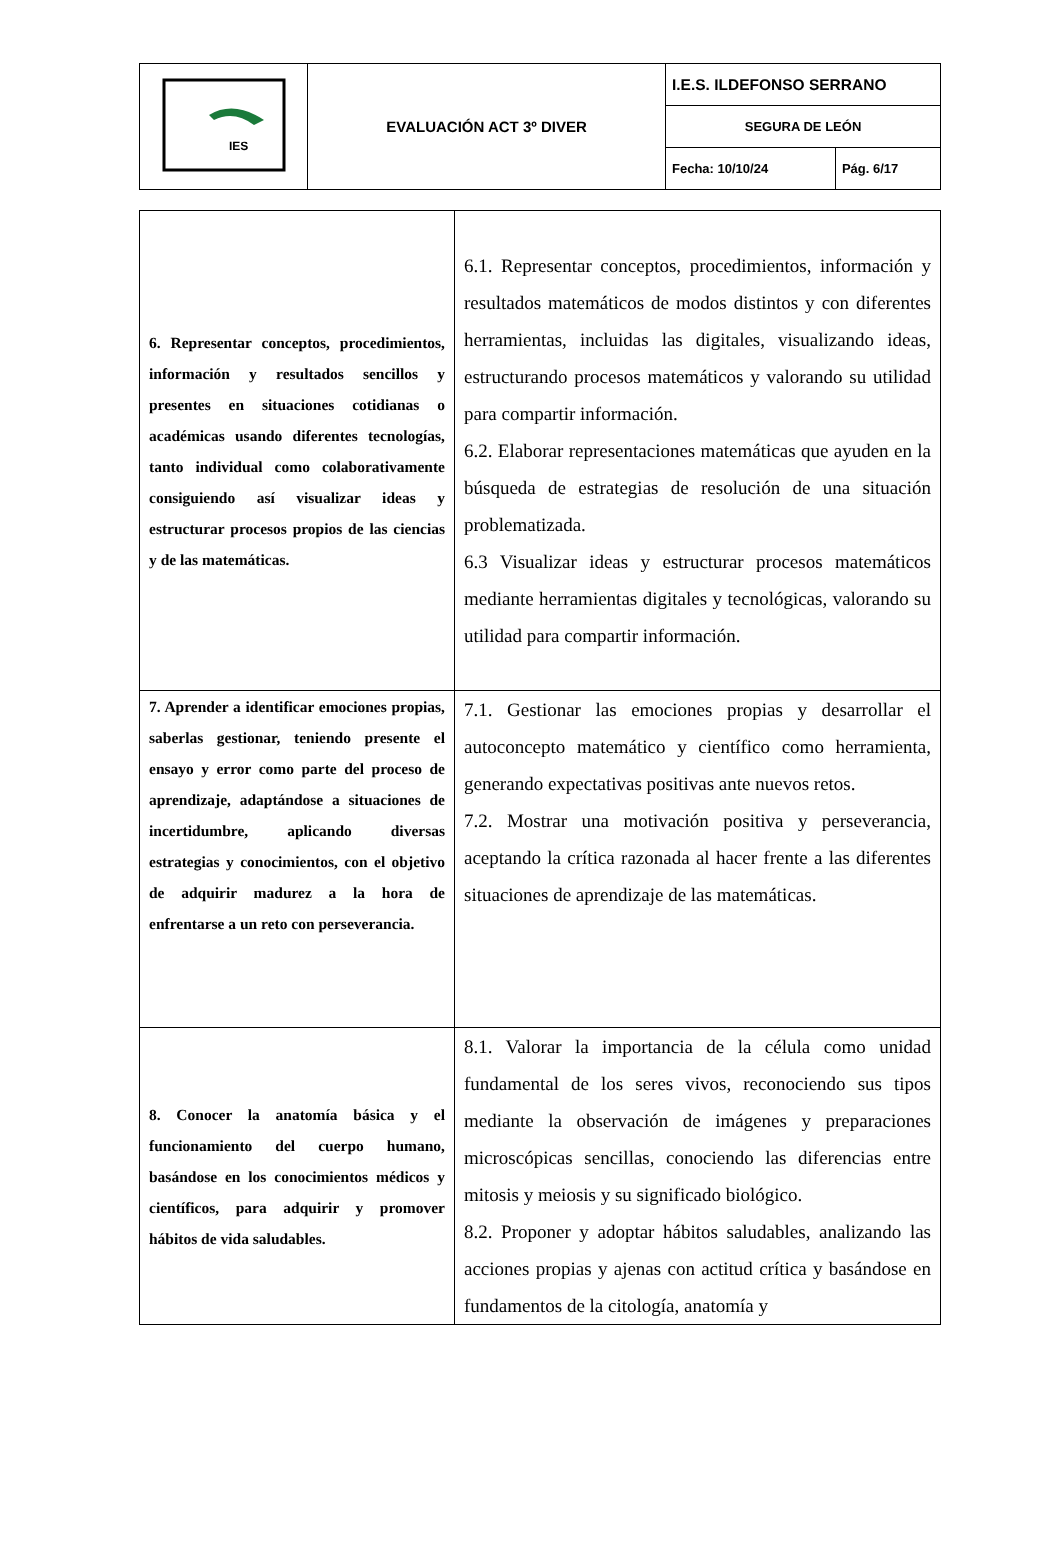| IES | EVALUACIÓN ACT 3º DIVER | I.E.S. ILDEFONSO SERRANO | |
| | | SEGURA DE LEÓN | |
| | | Fecha: 10/10/24 | Pág. 6/17 |
| 6. Representar conceptos, procedimientos, información y resultados sencillos y presentes en situaciones cotidianas o académicas usando diferentes tecnologías, tanto individual como colaborativamente consiguiendo así visualizar ideas y estructurar procesos propios de las ciencias y de las matemáticas. | 6.1. Representar conceptos, procedimientos, información y resultados matemáticos de modos distintos y con diferentes herramientas, incluidas las digitales, visualizando ideas, estructurando procesos matemáticos y valorando su utilidad para compartir información. 6.2. Elaborar representaciones matemáticas que ayuden en la búsqueda de estrategias de resolución de una situación problematizada. 6.3 Visualizar ideas y estructurar procesos matemáticos mediante herramientas digitales y tecnológicas, valorando su utilidad para compartir información. |
| 7. Aprender a identificar emociones propias, saberlas gestionar, teniendo presente el ensayo y error como parte del proceso de aprendizaje, adaptándose a situaciones de incertidumbre, aplicando diversas estrategias y conocimientos, con el objetivo de adquirir madurez a la hora de enfrentarse a un reto con perseverancia. | 7.1. Gestionar las emociones propias y desarrollar el autoconcepto matemático y científico como herramienta, generando expectativas positivas ante nuevos retos. 7.2. Mostrar una motivación positiva y perseverancia, aceptando la crítica razonada al hacer frente a las diferentes situaciones de aprendizaje de las matemáticas. |
| 8. Conocer la anatomía básica y el funcionamiento del cuerpo humano, basándose en los conocimientos médicos y científicos, para adquirir y promover hábitos de vida saludables. | 8.1. Valorar la importancia de la célula como unidad fundamental de los seres vivos, reconociendo sus tipos mediante la observación de imágenes y preparaciones microscópicas sencillas, conociendo las diferencias entre mitosis y meiosis y su significado biológico. 8.2. Proponer y adoptar hábitos saludables, analizando las acciones propias y ajenas con actitud crítica y basándose en fundamentos de la citología, anatomía y |